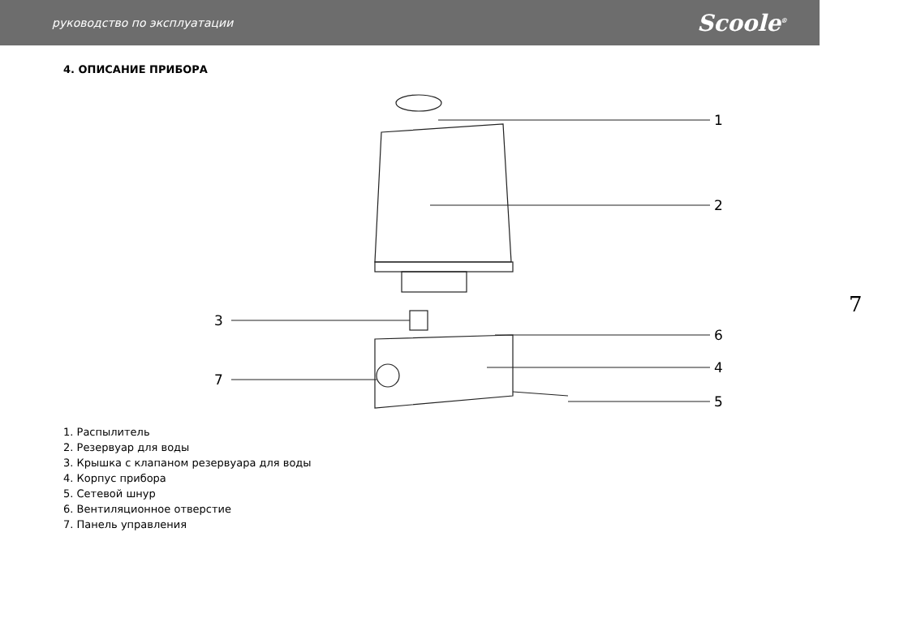руководство по эксплуатации Scoole<sup>®</sup>
4. ОПИСАНИЕ ПРИБОРА
1
2
3
6
4
7
5
1. Распылитель
2. Резервуар для воды
3. Крышка с клапаном резервуара для воды
4. Корпус прибора
5. Сетевой шнур
6. Вентиляционное отверстие
7. Панель управления
7